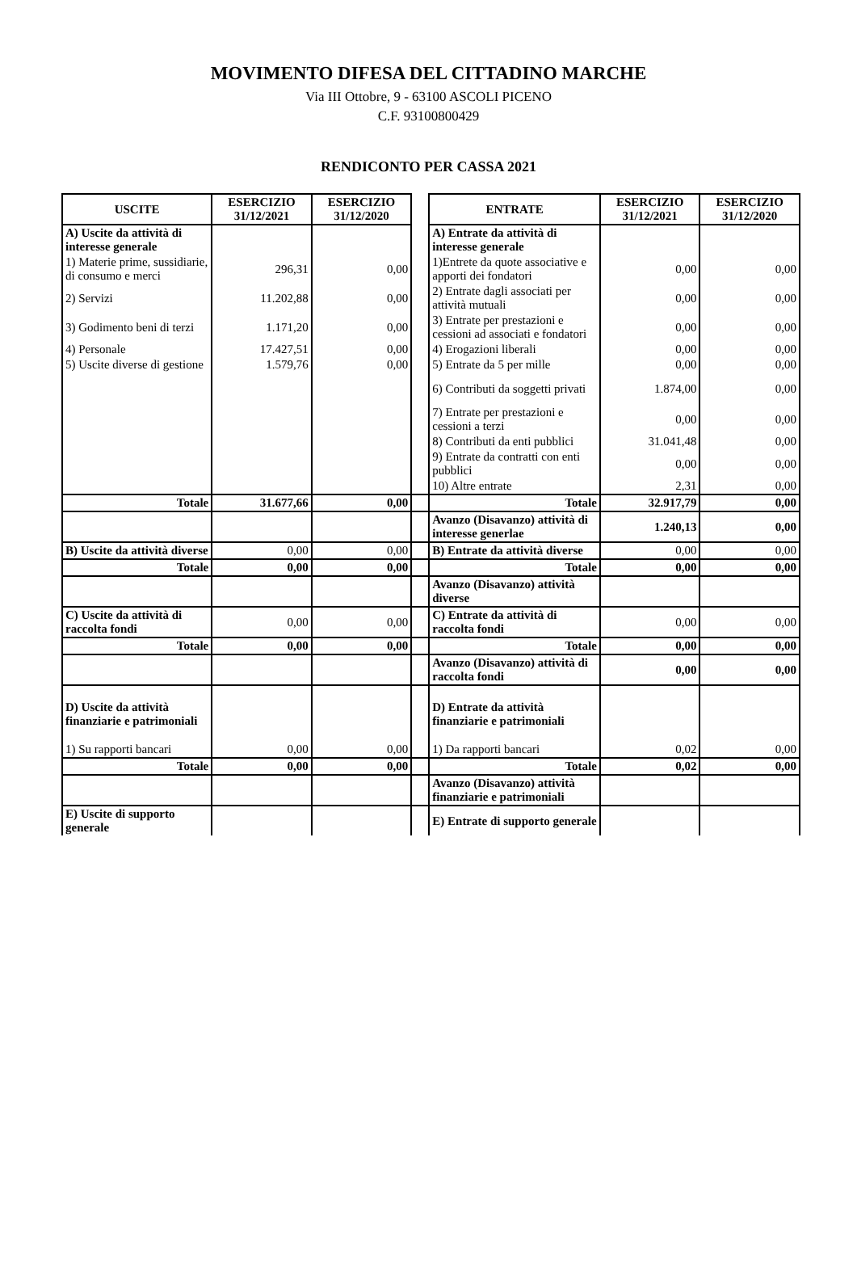MOVIMENTO DIFESA DEL CITTADINO MARCHE
Via III Ottobre, 9 - 63100 ASCOLI PICENO
C.F. 93100800429
RENDICONTO PER CASSA 2021
| USCITE | ESERCIZIO 31/12/2021 | ESERCIZIO 31/12/2020 | | ENTRATE | ESERCIZIO 31/12/2021 | ESERCIZIO 31/12/2020 |
| A) Uscite da attività di interesse generale | | | | A) Entrate da attività di interesse generale | | |
| 1) Materie prime, sussidiarie, di consumo e merci | 296,31 | 0,00 | | 1)Entrete da quote associative e apporti dei fondatori | 0,00 | 0,00 |
| 2) Servizi | 11.202,88 | 0,00 | | 2) Entrate dagli associati per attività mutuali | 0,00 | 0,00 |
| 3) Godimento beni di terzi | 1.171,20 | 0,00 | | 3) Entrate per prestazioni e cessioni ad associati e fondatori | 0,00 | 0,00 |
| 4) Personale | 17.427,51 | 0,00 | | 4) Erogazioni liberali | 0,00 | 0,00 |
| 5) Uscite diverse di gestione | 1.579,76 | 0,00 | | 5) Entrate da 5 per mille | 0,00 | 0,00 |
| | | | | 6) Contributi da soggetti privati | 1.874,00 | 0,00 |
| | | | | 7) Entrate per prestazioni e cessioni a terzi | 0,00 | 0,00 |
| | | | | 8) Contributi da enti pubblici | 31.041,48 | 0,00 |
| | | | | 9) Entrate da contratti con enti pubblici | 0,00 | 0,00 |
| | | | | 10) Altre entrate | 2,31 | 0,00 |
| Totale | 31.677,66 | 0,00 | | Totale | 32.917,79 | 0,00 |
| | | | | Avanzo (Disavanzo) attività di interesse generlae | 1.240,13 | 0,00 |
| B) Uscite da attività diverse | 0,00 | 0,00 | | B) Entrate da attività diverse | 0,00 | 0,00 |
| Totale | 0,00 | 0,00 | | Totale | 0,00 | 0,00 |
| | | | | Avanzo (Disavanzo) attività diverse | | |
| C) Uscite da attività di raccolta fondi | 0,00 | 0,00 | | C) Entrate da attività di raccolta fondi | 0,00 | 0,00 |
| Totale | 0,00 | 0,00 | | Totale | 0,00 | 0,00 |
| | | | | Avanzo (Disavanzo) attività di raccolta fondi | 0,00 | 0,00 |
| D) Uscite da attività finanziarie e patrimoniali | | | | D) Entrate da attività finanziarie e patrimoniali | | |
| 1) Su rapporti bancari | 0,00 | 0,00 | | 1) Da rapporti bancari | 0,02 | 0,00 |
| Totale | 0,00 | 0,00 | | Totale | 0,02 | 0,00 |
| | | | | Avanzo (Disavanzo) attività finanziarie e patrimoniali | | |
| E) Uscite di supporto generale | | | | E) Entrate di supporto generale | | |